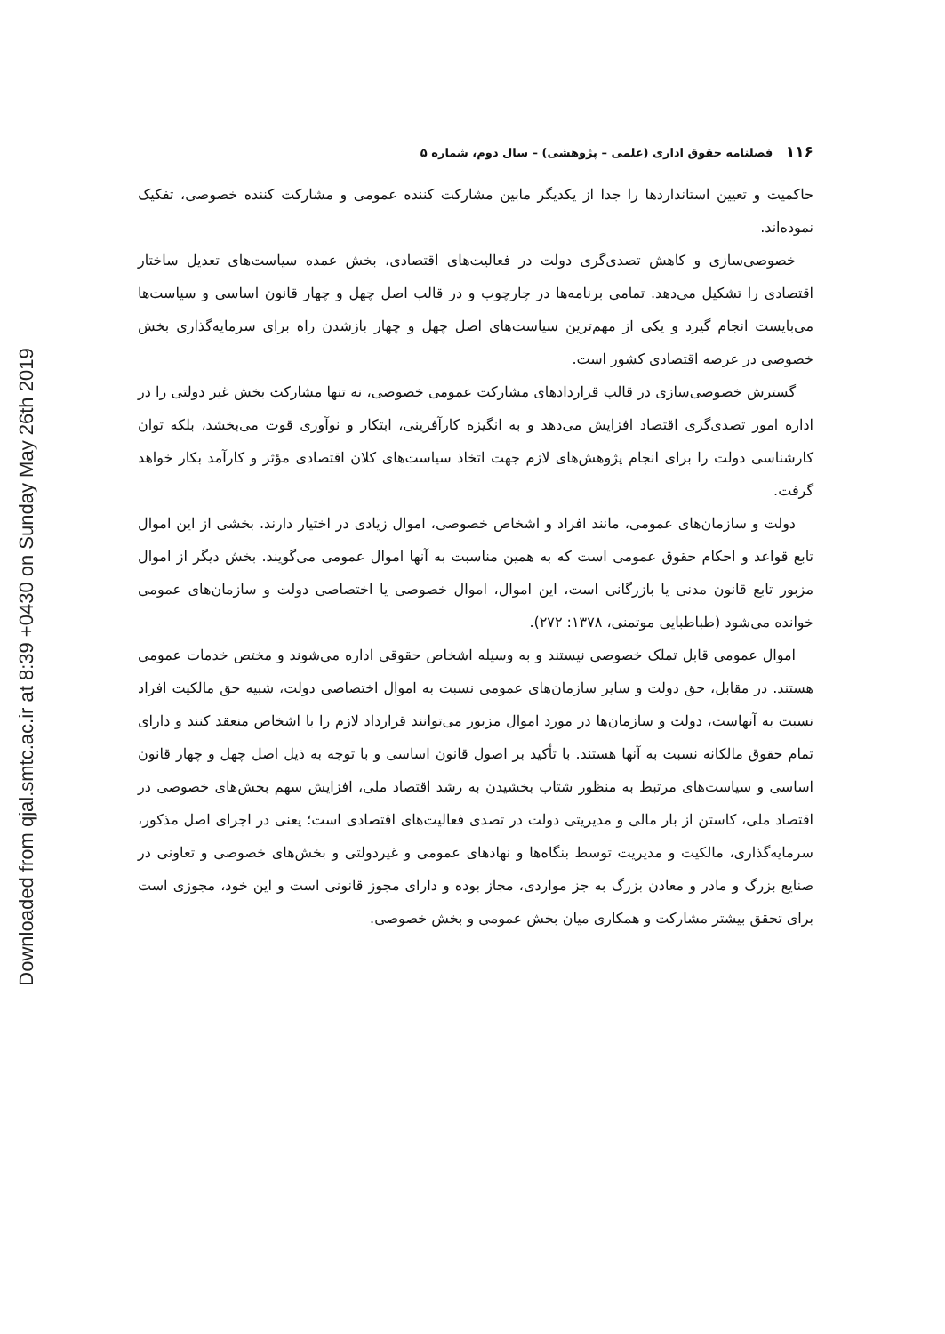Downloaded from qjal.smtc.ac.ir at 8:39 +0430 on Sunday May 26th 2019
۱۱۶ فصلنامه حقوق اداری (علمی – پژوهشی) – سال دوم، شماره ۵
حاکمیت و تعیین استانداردها را جدا از یکدیگر مابین مشارکت کننده عمومی و مشارکت کننده خصوصی، تفکیک نموده‌اند.
خصوصی‌سازی و کاهش تصدی‌گری دولت در فعالیت‌های اقتصادی، بخش عمده سیاست‌های تعدیل ساختار اقتصادی را تشکیل می‌دهد. تمامی برنامه‌ها در چارچوب و در قالب اصل چهل و چهار قانون اساسی و سیاست‌ها می‌بایست انجام گیرد و یکی از مهم‌ترین سیاست‌های اصل چهل و چهار بازشدن راه برای سرمایه‌گذاری بخش خصوصی در عرصه اقتصادی کشور است.
گسترش خصوصی‌سازی در قالب قراردادهای مشارکت عمومی خصوصی، نه تنها مشارکت بخش غیر دولتی را در اداره امور تصدی‌گری اقتصاد افزایش می‌دهد و به انگیزه کارآفرینی، ابتکار و نوآوری قوت می‌بخشد، بلکه توان کارشناسی دولت را برای انجام پژوهش‌های لازم جهت اتخاذ سیاست‌های کلان اقتصادی مؤثر و کارآمد بکار خواهد گرفت.
دولت و سازمان‌های عمومی، مانند افراد و اشخاص خصوصی، اموال زیادی در اختیار دارند. بخشی از این اموال تابع قواعد و احکام حقوق عمومی است که به همین مناسبت به آنها اموال عمومی می‌گویند. بخش دیگر از اموال مزبور تابع قانون مدنی یا بازرگانی است، این اموال، اموال خصوصی یا اختصاصی دولت و سازمان‌های عمومی خوانده می‌شود (طباطبایی موتمنی، ۱۳۷۸: ۲۷۲).
اموال عمومی قابل تملک خصوصی نیستند و به وسیله اشخاص حقوقی اداره می‌شوند و مختص خدمات عمومی هستند. در مقابل، حق دولت و سایر سازمان‌های عمومی نسبت به اموال اختصاصی دولت، شبیه حق مالکیت افراد نسبت به آنهاست، دولت و سازمان‌ها در مورد اموال مزبور می‌توانند قرارداد لازم را با اشخاص منعقد کنند و دارای تمام حقوق مالکانه نسبت به آنها هستند. با تأکید بر اصول قانون اساسی و با توجه به ذیل اصل چهل و چهار قانون اساسی و سیاست‌های مرتبط به منظور شتاب بخشیدن به رشد اقتصاد ملی، افزایش سهم بخش‌های خصوصی در اقتصاد ملی، کاستن از بار مالی و مدیریتی دولت در تصدی فعالیت‌های اقتصادی است؛ یعنی در اجرای اصل مذکور، سرمایه‌گذاری، مالکیت و مدیریت توسط بنگاه‌ها و نهادهای عمومی و غیردولتی و بخش‌های خصوصی و تعاونی در صنایع بزرگ و مادر و معادن بزرگ به جز مواردی، مجاز بوده و دارای مجوز قانونی است و این خود، مجوزی است برای تحقق بیشتر مشارکت و همکاری میان بخش عمومی و بخش خصوصی.